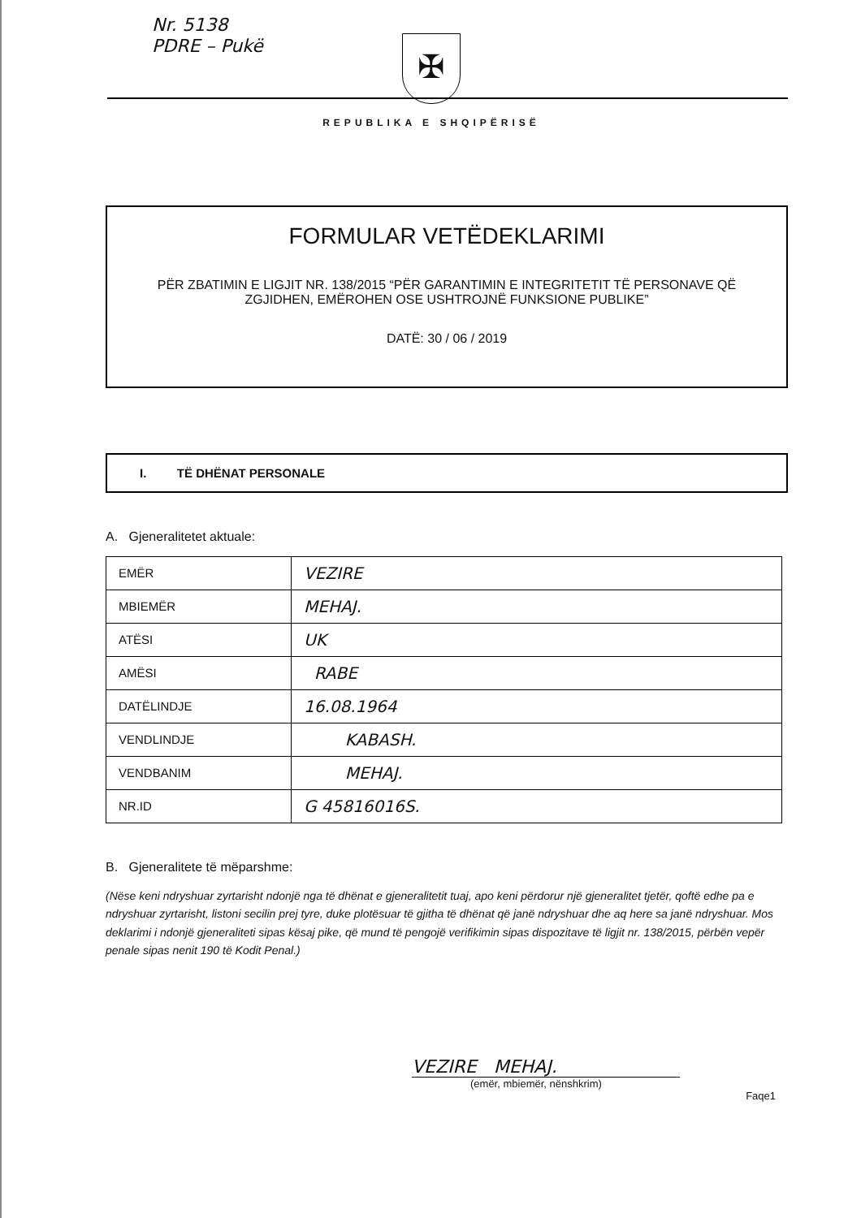Nr. 5138
PDRE – Pukë
✠
REPUBLIKA E SHQIPËRISË
FORMULAR VETËDEKLARIMI
PËR ZBATIMIN E LIGJIT NR. 138/2015 “PËR GARANTIMIN E INTEGRITETIT TË PERSONAVE QË ZGJIDHEN, EMËROHEN OSE USHTROJNË FUNKSIONE PUBLIKE”
DATË: 30 / 06 / 2019
I. TË DHËNAT PERSONALE
A. Gjeneralitetet aktuale:
| EMËR | VEZIRE |
| MBIEMËR | MEHAJ. |
| ATËSI | UK |
| AMËSI | RABE |
| DATËLINDJE | 16.08.1964 |
| VENDLINDJE | KABASH. |
| VENDBANIM | MEHAJ. |
| NR.ID | G 45816016S. |
B. Gjeneralitete të mëparshme:
(Nëse keni ndryshuar zyrtarisht ndonjë nga të dhënat e gjeneralitetit tuaj, apo keni përdorur një gjeneralitet tjetër, qoftë edhe pa e ndryshuar zyrtarisht, listoni secilin prej tyre, duke plotësuar të gjitha të dhënat që janë ndryshuar dhe aq here sa janë ndryshuar. Mos deklarimi i ndonjë gjeneraliteti sipas kësaj pike, që mund të pengojë verifikimin sipas dispozitave të ligjit nr. 138/2015, përbën vepër penale sipas nenit 190 të Kodit Penal.)
VEZIRE MEHAJ.
(emër, mbiemër, nënshkrim)
Faqe1